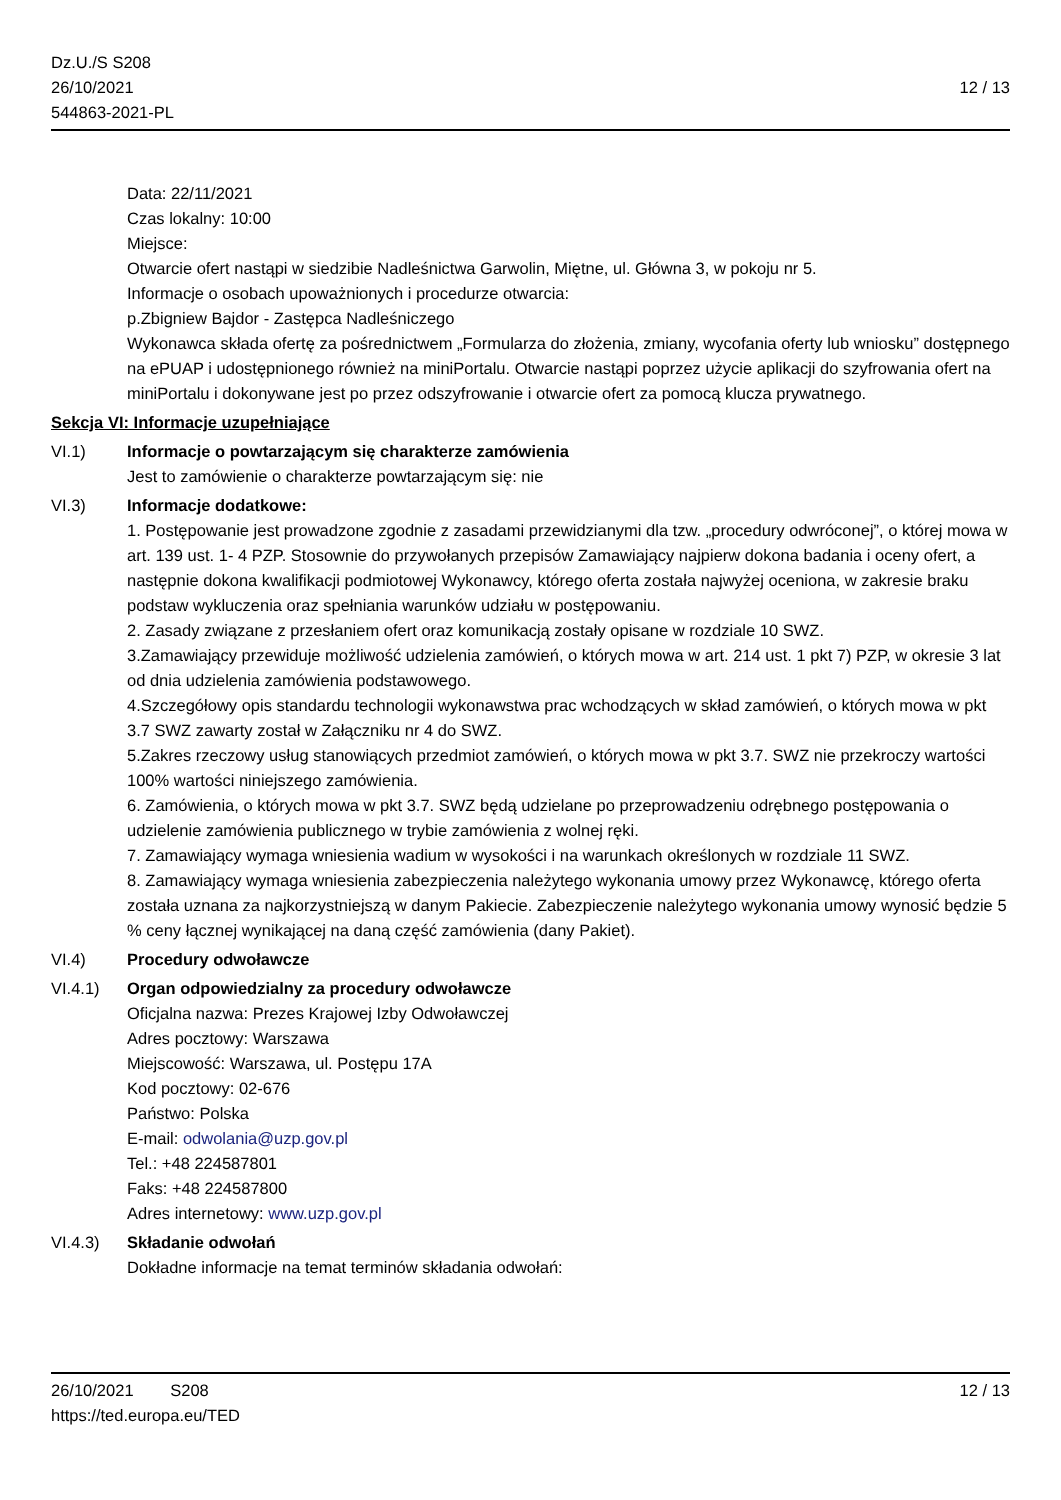Dz.U./S S208
26/10/2021
544863-2021-PL
12 / 13
Data: 22/11/2021
Czas lokalny: 10:00
Miejsce:
Otwarcie ofert nastąpi w siedzibie Nadleśnictwa Garwolin, Miętne, ul. Główna 3, w pokoju nr 5.
Informacje o osobach upoważnionych i procedurze otwarcia:
p.Zbigniew Bajdor - Zastępca Nadleśniczego
Wykonawca składa ofertę za pośrednictwem „Formularza do złożenia, zmiany, wycofania oferty lub wniosku” dostępnego na ePUAP i udostępnionego również na miniPortalu. Otwarcie nastąpi poprzez użycie aplikacji do szyfrowania ofert na miniPortalu i dokonywane jest po przez odszyfrowanie i otwarcie ofert za pomocą klucza prywatnego.
Sekcja VI: Informacje uzupełniające
VI.1) Informacje o powtarzającym się charakterze zamówienia
Jest to zamówienie o charakterze powtarzającym się: nie
VI.3) Informacje dodatkowe:
1. Postępowanie jest prowadzone zgodnie z zasadami przewidzianymi dla tzw. „procedury odwróconej”, o której mowa w art. 139 ust. 1- 4 PZP. Stosownie do przywołanych przepisów Zamawiający najpierw dokona badania i oceny ofert, a następnie dokona kwalifikacji podmiotowej Wykonawcy, którego oferta została najwyżej oceniona, w zakresie braku podstaw wykluczenia oraz spełniania warunków udziału w postępowaniu.
2. Zasady związane z przesłaniem ofert oraz komunikacją zostały opisane w rozdziale 10 SWZ.
3.Zamawiający przewiduje możliwość udzielenia zamówień, o których mowa w art. 214 ust. 1 pkt 7) PZP, w okresie 3 lat od dnia udzielenia zamówienia podstawowego.
4.Szczegółowy opis standardu technologii wykonawstwa prac wchodzących w skład zamówień, o których mowa w pkt 3.7 SWZ zawarty został w Załączniku nr 4 do SWZ.
5.Zakres rzeczowy usług stanowiących przedmiot zamówień, o których mowa w pkt 3.7. SWZ nie przekroczy wartości 100% wartości niniejszego zamówienia.
6. Zamówienia, o których mowa w pkt 3.7. SWZ będą udzielane po przeprowadzeniu odrębnego postępowania o udzielenie zamówienia publicznego w trybie zamówienia z wolnej ręki.
7. Zamawiający wymaga wniesienia wadium w wysokości i na warunkach określonych w rozdziale 11 SWZ.
8. Zamawiający wymaga wniesienia zabezpieczenia należytego wykonania umowy przez Wykonawcę, którego oferta została uznana za najkorzystniejszą w danym Pakiecie. Zabezpieczenie należytego wykonania umowy wynosić będzie 5 % ceny łącznej wynikającej na daną część zamówienia (dany Pakiet).
VI.4) Procedury odwoławcze
VI.4.1) Organ odpowiedzialny za procedury odwoławcze
Oficjalna nazwa: Prezes Krajowej Izby Odwoławczej
Adres pocztowy: Warszawa
Miejscowość: Warszawa, ul. Postępu 17A
Kod pocztowy: 02-676
Państwo: Polska
E-mail: odwolania@uzp.gov.pl
Tel.: +48 224587801
Faks: +48 224587800
Adres internetowy: www.uzp.gov.pl
VI.4.3) Składanie odwołań
Dokładne informacje na temat terminów składania odwołań:
26/10/2021 S208 12 / 13
https://ted.europa.eu/TED